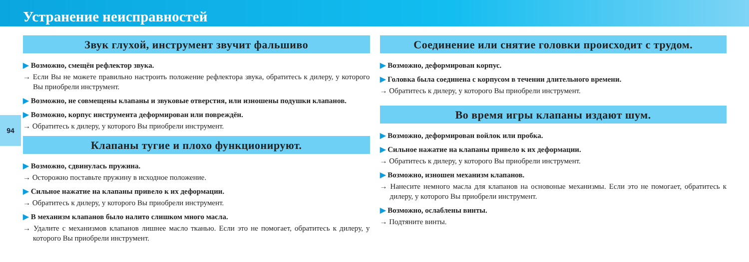Устранение неисправностей
94
Звук глухой, инструмент звучит фальшиво
▶ Возможно, смещён рефлектор звука.
→ Если Вы не можете правильно настроить положение рефлектора звука, обратитесь к дилеру, у которого Вы приобрели инструмент.
▶ Возможно, не совмещены клапаны и звуковые отверстия, или изношены подушки клапанов.
▶ Возможно, корпус инструмента деформирован или повреждён.
→ Обратитесь к дилеру, у которого Вы приобрели инструмент.
Клапаны тугие и плохо функционируют.
▶ Возможно, сдвинулась пружина.
→ Осторожно поставьте пружину в исходное положение.
▶ Сильное нажатие на клапаны привело к их деформации.
→ Обратитесь к дилеру, у которого Вы приобрели инструмент.
▶ В механизм клапанов было налито слишком много масла.
→ Удалите с механизмов клапанов лишнее масло тканью. Если это не помогает, обратитесь к дилеру, у которого Вы приобрели инструмент.
Соединение или снятие головки происходит с трудом.
▶ Возможно, деформирован корпус.
▶ Головка была соединена с корпусом в течении длительного времени.
→ Обратитесь к дилеру, у которого Вы приобрели инструмент.
Во время игры клапаны издают шум.
▶ Возможно, деформирован войлок или пробка.
▶ Сильное нажатие на клапаны привело к их деформации.
→ Обратитесь к дилеру, у которого Вы приобрели инструмент.
▶ Возможно, изношен механизм клапанов.
→ Нанесите немного масла для клапанов на основоные механизмы. Если это не помогает, обратитесь к дилеру, у которого Вы приобрели инструмент.
▶ Возможно, ослаблены винты.
→ Подтяните винты.